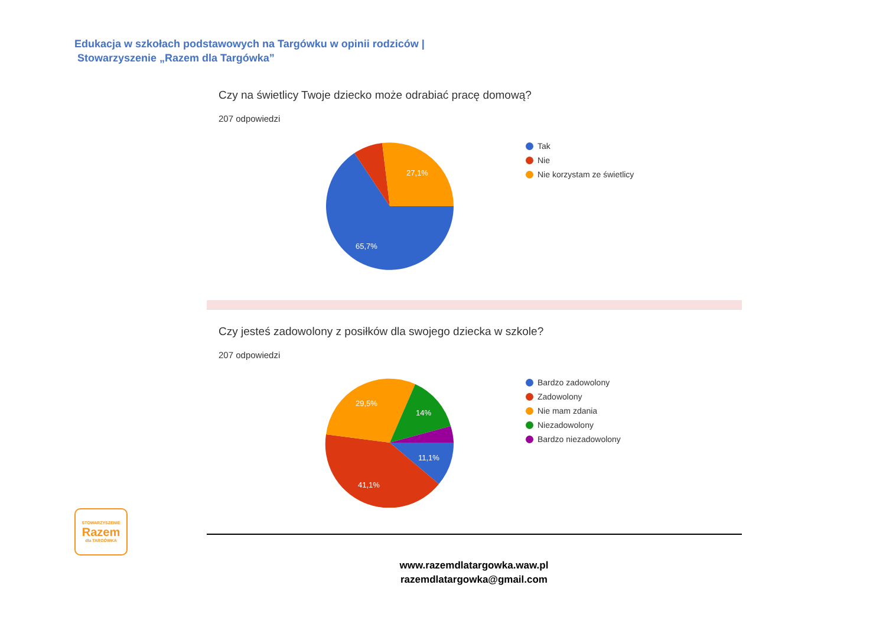Edukacja w szkołach podstawowych na Targówku w opinii rodziców |
Stowarzyszenie „Razem dla Targówka”
Czy na świetlicy Twoje dziecko może odrabiać pracę domową?
207 odpowiedzi
27,1%
65,7%
Tak
Nie
Nie korzystam ze świetlicy
Czy jesteś zadowolony z posiłków dla swojego dziecka w szkole?
207 odpowiedzi
29,5%
14%
11,1%
41,1%
Bardzo zadowolony
Zadowolony
Nie mam zdania
Niezadowolony
Bardzo niezadowolony
STOWARZYSZENIE
Razem
dla TARGÓWKA
www.razemdlatargowka.waw.pl
razemdlatargowka@gmail.com